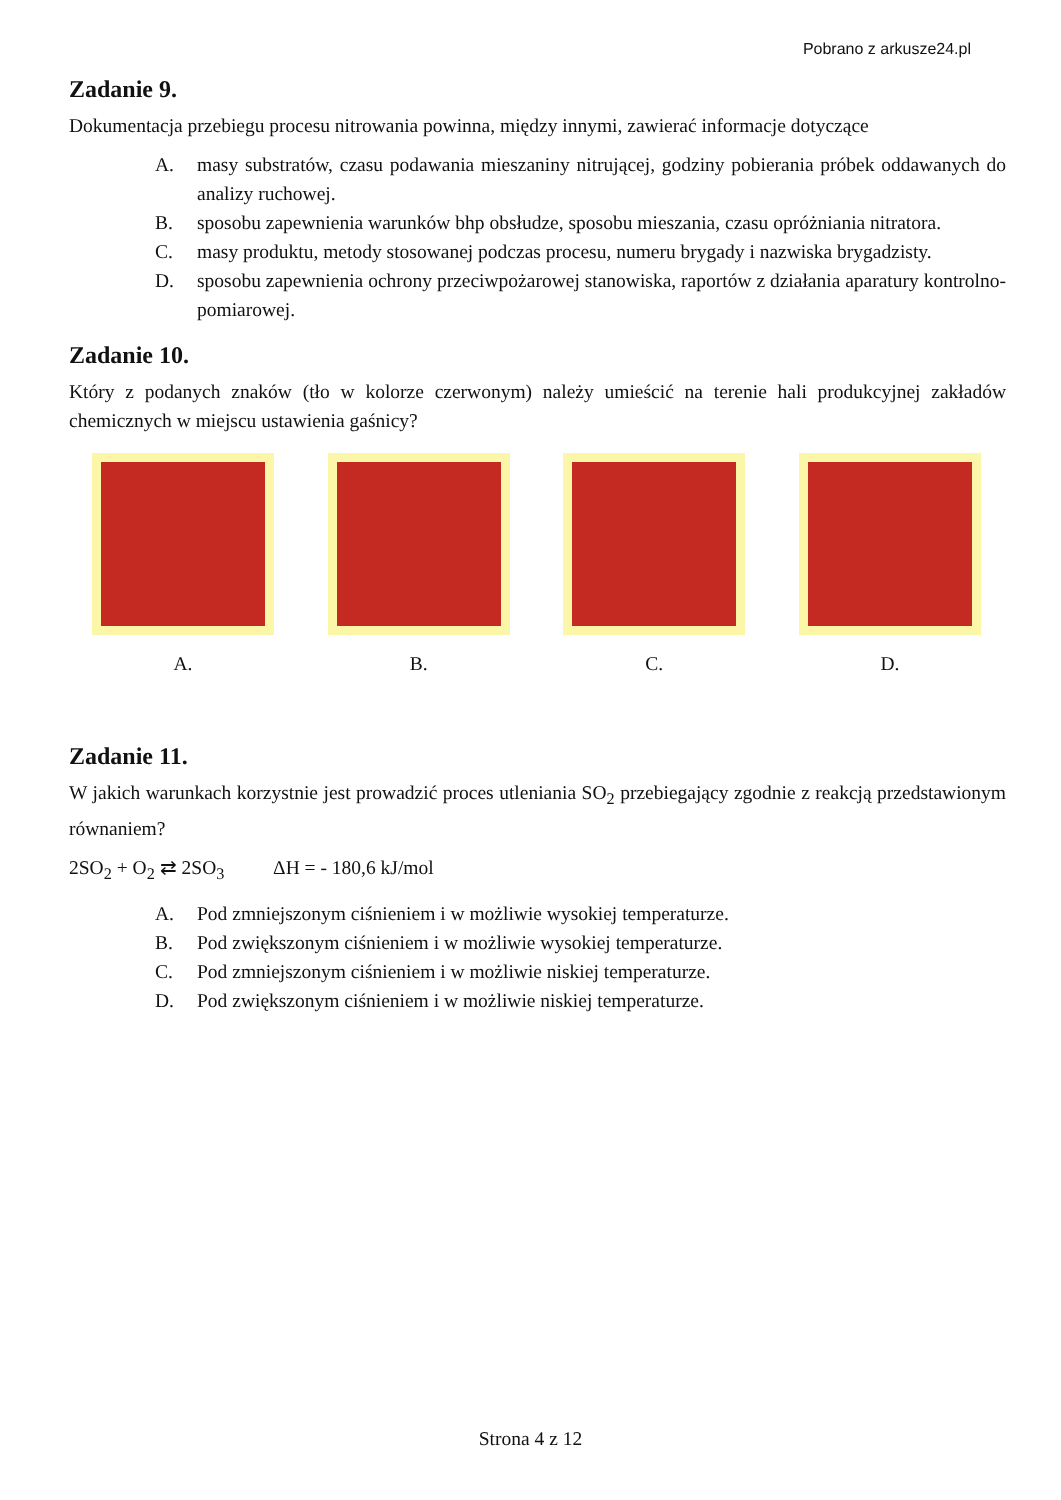Pobrano z arkusze24.pl
Zadanie 9.
Dokumentacja przebiegu procesu nitrowania powinna, między innymi, zawierać informacje dotyczące
A. masy substratów, czasu podawania mieszaniny nitrującej, godziny pobierania próbek oddawanych do analizy ruchowej.
B. sposobu zapewnienia warunków bhp obsłudze, sposobu mieszania, czasu opróżniania nitratora.
C. masy produktu, metody stosowanej podczas procesu, numeru brygady i nazwiska brygadzisty.
D. sposobu zapewnienia ochrony przeciwpożarowej stanowiska, raportów z działania aparatury kontrolno-pomiarowej.
Zadanie 10.
Który z podanych znaków (tło w kolorze czerwonym) należy umieścić na terenie hali produkcyjnej zakładów chemicznych w miejscu ustawienia gaśnicy?
A. B. C. D.
Zadanie 11.
W jakich warunkach korzystnie jest prowadzić proces utleniania SO<sub>2</sub> przebiegający zgodnie z reakcją przedstawionym równaniem?
2SO<sub>2</sub> + O<sub>2</sub> ⇄ 2SO<sub>3</sub> ΔH = - 180,6 kJ/mol
A. Pod zmniejszonym ciśnieniem i w możliwie wysokiej temperaturze.
B. Pod zwiększonym ciśnieniem i w możliwie wysokiej temperaturze.
C. Pod zmniejszonym ciśnieniem i w możliwie niskiej temperaturze.
D. Pod zwiększonym ciśnieniem i w możliwie niskiej temperaturze.
Strona 4 z 12